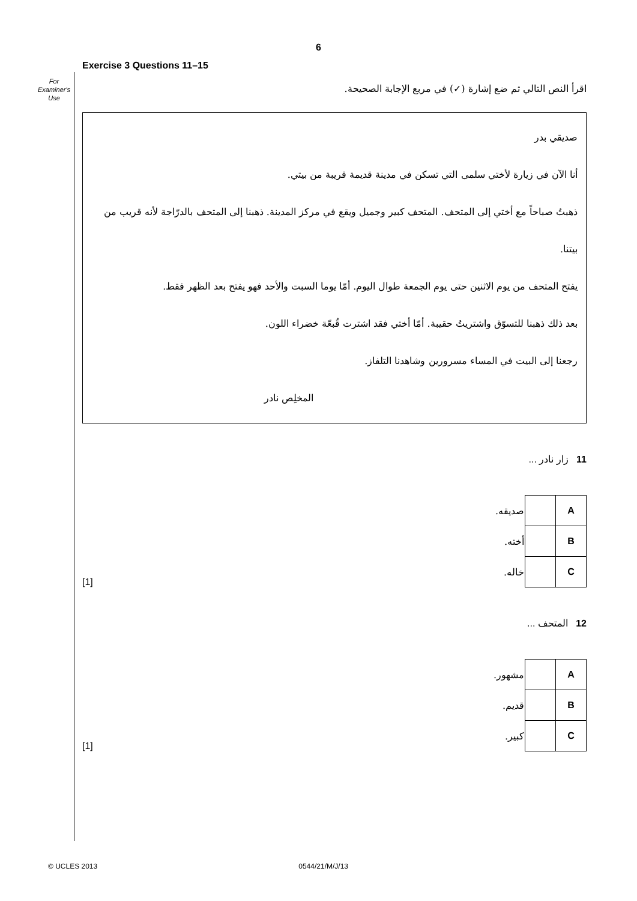6
For
Examiner's
Use
Exercise 3 Questions 11–15
اقرأ النص التالي ثم ضع إشارة (✓) في مربع الإجابة الصحيحة.
صديقي بدر
أنا الآن في زيارة لأختي سلمى التي تسكن في مدينة قديمة قريبة من بيتي.
ذهبتُ صباحاً مع أختي إلى المتحف. المتحف كبير وجميل ويقع في مركز المدينة. ذهبنا إلى المتحف بالدرّاجة لأنه قريب من بيتنا.
يفتح المتحف من يوم الاثنين حتى يوم الجمعة طوال اليوم. أمّا يوما السبت والأحد فهو يفتح بعد الظهر فقط.
بعد ذلك ذهبنا للتسوّق واشتريتُ حقيبة. أمّا أختي فقد اشترت قُبعّة خضراء اللون.
رجعنا إلى البيت في المساء مسرورين وشاهدنا التلفاز.
المخلِص نادر
11 زار نادر ...
[1]
| صديقه. | | A |
| أخته. | | B |
| خاله. | | C |
12 المتحف ...
[1]
| مشهور. | | A |
| قديم. | | B |
| كبير. | | C |
© UCLES 2013 0544/21/M/J/13